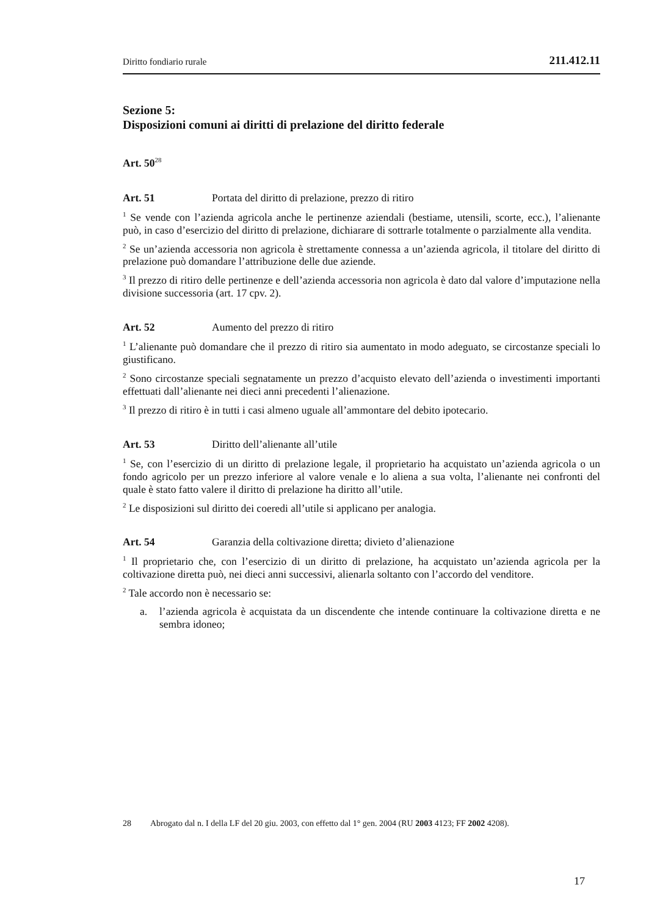Diritto fondiario rurale 211.412.11
Sezione 5:
Disposizioni comuni ai diritti di prelazione del diritto federale
Art. 50<sup>28</sup>
Art. 51 Portata del diritto di prelazione, prezzo di ritiro
<sup>1</sup> Se vende con l’azienda agricola anche le pertinenze aziendali (bestiame, utensili, scorte, ecc.), l’alienante può, in caso d’esercizio del diritto di prelazione, dichiarare di sottrarle totalmente o parzialmente alla vendita.
<sup>2</sup> Se un’azienda accessoria non agricola è strettamente connessa a un’azienda agricola, il titolare del diritto di prelazione può domandare l’attribuzione delle due aziende.
<sup>3</sup> Il prezzo di ritiro delle pertinenze e dell’azienda accessoria non agricola è dato dal valore d’imputazione nella divisione successoria (art. 17 cpv. 2).
Art. 52 Aumento del prezzo di ritiro
<sup>1</sup> L’alienante può domandare che il prezzo di ritiro sia aumentato in modo adeguato, se circostanze speciali lo giustificano.
<sup>2</sup> Sono circostanze speciali segnatamente un prezzo d’acquisto elevato dell’azienda o investimenti importanti effettuati dall’alienante nei dieci anni precedenti l’alienazione.
<sup>3</sup> Il prezzo di ritiro è in tutti i casi almeno uguale all’ammontare del debito ipotecario.
Art. 53 Diritto dell’alienante all’utile
<sup>1</sup> Se, con l’esercizio di un diritto di prelazione legale, il proprietario ha acquistato un’azienda agricola o un fondo agricolo per un prezzo inferiore al valore venale e lo aliena a sua volta, l’alienante nei confronti del quale è stato fatto valere il diritto di prelazione ha diritto all’utile.
<sup>2</sup> Le disposizioni sul diritto dei coeredi all’utile si applicano per analogia.
Art. 54 Garanzia della coltivazione diretta; divieto d’alienazione
<sup>1</sup> Il proprietario che, con l’esercizio di un diritto di prelazione, ha acquistato un’azienda agricola per la coltivazione diretta può, nei dieci anni successivi, alienarla soltanto con l’accordo del venditore.
<sup>2</sup> Tale accordo non è necessario se:
a. l’azienda agricola è acquistata da un discendente che intende continuare la coltivazione diretta e ne sembra idoneo;
28 Abrogato dal n. I della LF del 20 giu. 2003, con effetto dal 1° gen. 2004 (RU 2003 4123; FF 2002 4208).
17